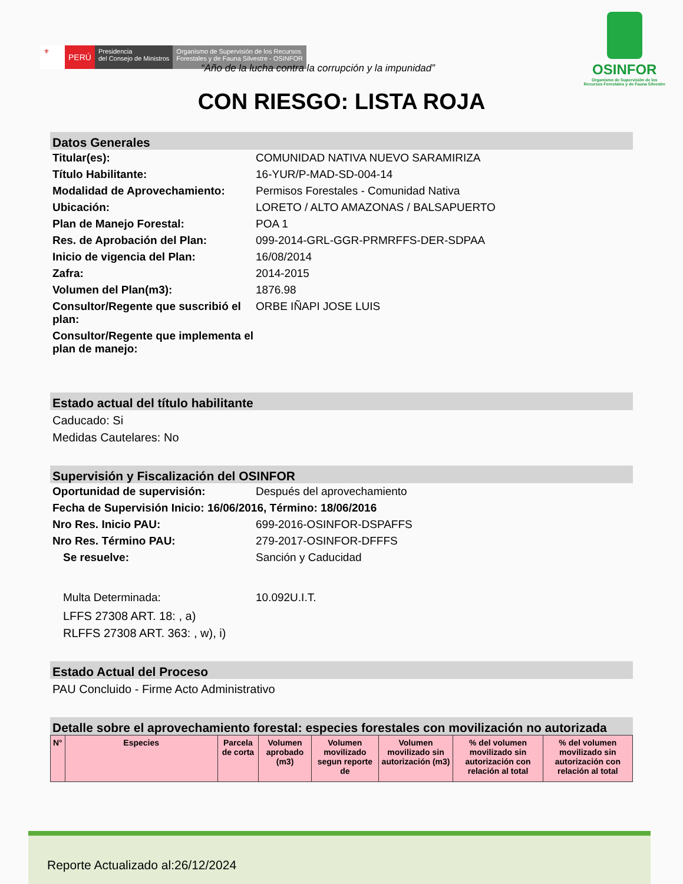⚜
PERÚ
Presidencia
del Consejo de Ministros
Organismo de Supervisión de los Recursos
Forestales y de Fauna Silvestre - OSINFOR
OSINFOR
Organismo de Supervisión de los
Recursos Forestales y de Fauna Silvestre
“Año de la lucha contra la corrupción y la impunidad”
CON RIESGO: LISTA ROJA
Datos Generales
Titular(es): COMUNIDAD NATIVA NUEVO SARAMIRIZA
Título Habilitante: 16-YUR/P-MAD-SD-004-14
Modalidad de Aprovechamiento: Permisos Forestales - Comunidad Nativa
Ubicación: LORETO / ALTO AMAZONAS / BALSAPUERTO
Plan de Manejo Forestal: POA 1
Res. de Aprobación del Plan: 099-2014-GRL-GGR-PRMRFFS-DER-SDPAA
Inicio de vigencia del Plan: 16/08/2014
Zafra: 2014-2015
Volumen del Plan(m3): 1876.98
Consultor/Regente que suscribió el plan:
ORBE IÑAPI JOSE LUIS
Consultor/Regente que implementa el plan de manejo:
Estado actual del título habilitante
Caducado: Si
Medidas Cautelares: No
Supervisión y Fiscalización del OSINFOR
Oportunidad de supervisión: Después del aprovechamiento
Fecha de Supervisión Inicio: 16/06/2016, Término: 18/06/2016
Nro Res. Inicio PAU: 699-2016-OSINFOR-DSPAFFS
Nro Res. Término PAU: 279-2017-OSINFOR-DFFFS
Se resuelve: Sanción y Caducidad
Multa Determinada: 10.092U.I.T.
LFFS 27308 ART. 18: , a)
RLFFS 27308 ART. 363: , w), i)
Estado Actual del Proceso
PAU Concluido - Firme Acto Administrativo
Detalle sobre el aprovechamiento forestal: especies forestales con movilización no autorizada
| N° | Especies | Parcela de corta | Volumen aprobado (m3) | Volumen movilizado segun reporte de | Volumen movilizado sin autorización (m3) | % del volumen movilizado sin autorización con relación al total | % del volumen movilizado sin autorización con relación al total |
| --- | --- | --- | --- | --- | --- | --- | --- |
Reporte Actualizado al:26/12/2024